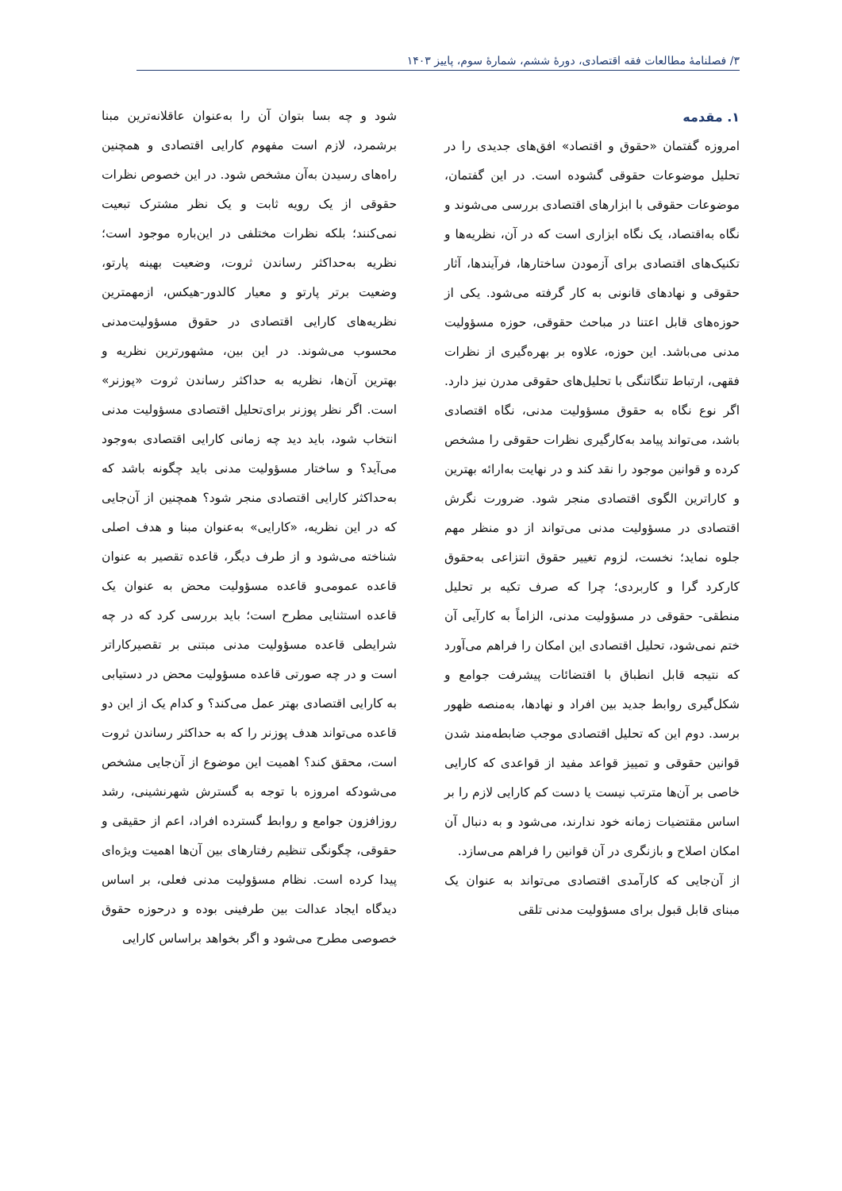۳/ فصلنامهٔ مطالعات فقه اقتصادی، دورهٔ ششم، شمارهٔ سوم، پاییز ۱۴۰۳
۱. مقدمه
امروزه گفتمان «حقوق و اقتصاد» افق‌های جدیدی را در تحلیل موضوعات حقوقی گشوده است. در این گفتمان، موضوعات حقوقی با ابزارهای اقتصادی بررسی می‌شوند و نگاه به‌اقتصاد، یک نگاه ابزاری است که در آن، نظریه‌ها و تکنیک‌های اقتصادی برای آزمودن ساختارها، فرآیندها، آثار حقوقی و نهادهای قانونی به کار گرفته می‌شود. یکی از حوزه‌های قابل اعتنا در مباحث حقوقی، حوزه مسؤولیت مدنی می‌باشد. این حوزه، علاوه بر بهره‌گیری از نظرات فقهی، ارتباط تنگاتنگی با تحلیل‌های حقوقی مدرن نیز دارد. اگر نوع نگاه به حقوق مسؤولیت مدنی، نگاه اقتصادی باشد، می‌تواند پیامد به‌کارگیری نظرات حقوقی را مشخص کرده و قوانین موجود را نقد کند و در نهایت به‌ارائه بهترین و کاراترین الگوی اقتصادی منجر شود. ضرورت نگرش اقتصادی در مسؤولیت مدنی می‌تواند از دو منظر مهم جلوه نماید؛ نخست، لزوم تغییر حقوق انتزاعی به‌حقوق کارکرد گرا و کاربردی؛ چرا که صرف تکیه بر تحلیل منطقی- حقوقی در مسؤولیت مدنی، الزاماً به کارآیی آن ختم نمی‌شود، تحلیل اقتصادی این امکان را فراهم می‌آورد که نتیجه قابل انطباق با اقتضائات پیشرفت جوامع و شکل‌گیری روابط جدید بین افراد و نهادها، به‌منصه ظهور برسد. دوم این که تحلیل اقتصادی موجب ضابطه‌مند شدن قوانین حقوقی و تمییز قواعد مفید از قواعدی که کارایی خاصی بر آن‌ها مترتب نیست یا دست کم کارایی لازم را بر اساس مقتضیات زمانه خود ندارند، می‌شود و به دنبال آن امکان اصلاح و بازنگری در آن قوانین را فراهم می‌سازد.
از آن‌جایی که کارآمدی اقتصادی می‌تواند به عنوان یک مبنای قابل قبول برای مسؤولیت مدنی تلقی
شود و چه بسا بتوان آن را به‌عنوان عاقلانه‌ترین مبنا برشمرد، لازم است مفهوم کارایی اقتصادی و همچنین راه‌های رسیدن به‌آن مشخص شود. در این خصوص نظرات حقوقی از یک رویه ثابت و یک نظر مشترک تبعیت نمی‌کنند؛ بلکه نظرات مختلفی در این‌باره موجود است؛ نظریه به‌حداکثر رساندن ثروت، وضعیت بهینه پارتو، وضعیت برتر پارتو و معیار کالدور-هیکس، ازمهمترین نظریه‌های کارایی اقتصادی در حقوق مسؤولیت‌مدنی محسوب می‌شوند. در این بین، مشهورترین نظریه و بهترین آن‌ها، نظریه به حداکثر رساندن ثروت «پوزنر» است. اگر نظر پوزنر برای‌تحلیل اقتصادی مسؤولیت مدنی انتخاب شود، باید دید چه زمانی کارایی اقتصادی به‌وجود می‌آید؟ و ساختار مسؤولیت مدنی باید چگونه باشد که به‌حداکثر کارایی اقتصادی منجر شود؟ همچنین از آن‌جایی که در این نظریه، «کارایی» به‌عنوان مبنا و هدف اصلی شناخته می‌شود و از طرف دیگر، قاعده تقصیر به عنوان قاعده عمومی‌و قاعده مسؤولیت محض به عنوان یک قاعده استثنایی مطرح است؛ باید بررسی کرد که در چه شرایطی قاعده مسؤولیت مدنی مبتنی بر تقصیرکاراتر است و در چه صورتی قاعده مسؤولیت محض در دستیابی به کارایی اقتصادی بهتر عمل می‌کند؟ و کدام یک از این دو قاعده می‌تواند هدف پوزنر را که به حداکثر رساندن ثروت است، محقق کند؟ اهمیت این موضوع از آن‌جایی مشخص می‌شودکه امروزه با توجه به گسترش شهرنشینی، رشد روزافزون جوامع و روابط گسترده افراد، اعم از حقیقی و حقوقی، چگونگی تنظیم رفتارهای بین آن‌ها اهمیت ویژه‌ای پیدا کرده است. نظام مسؤولیت مدنی فعلی، بر اساس دیدگاه ایجاد عدالت بین طرفینی بوده و درحوزه حقوق خصوصی مطرح می‌شود و اگر بخواهد براساس کارایی